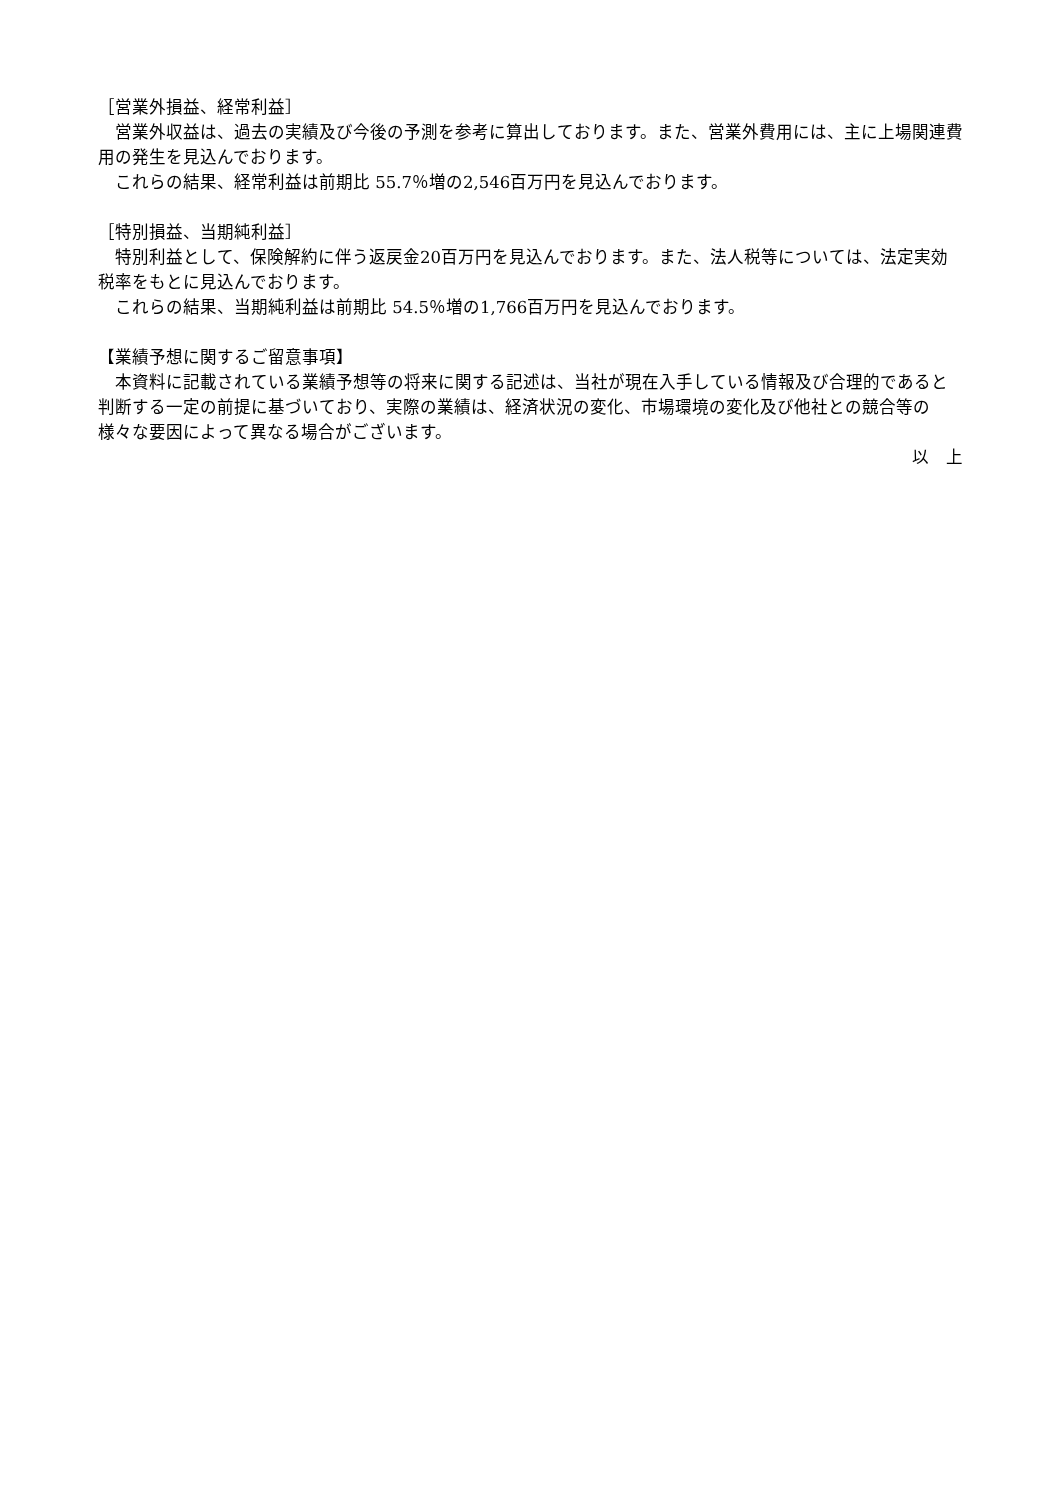［営業外損益、経常利益］
　営業外収益は、過去の実績及び今後の予測を参考に算出しております。また、営業外費用には、主に上場関連費用の発生を見込んでおります。
　これらの結果、経常利益は前期比 55.7％増の2,546百万円を見込んでおります。
［特別損益、当期純利益］
　特別利益として、保険解約に伴う返戻金20百万円を見込んでおります。また、法人税等については、法定実効税率をもとに見込んでおります。
　これらの結果、当期純利益は前期比 54.5％増の1,766百万円を見込んでおります。
【業績予想に関するご留意事項】
　本資料に記載されている業績予想等の将来に関する記述は、当社が現在入手している情報及び合理的であると判断する一定の前提に基づいており、実際の業績は、経済状況の変化、市場環境の変化及び他社との競合等の様々な要因によって異なる場合がございます。
以　上